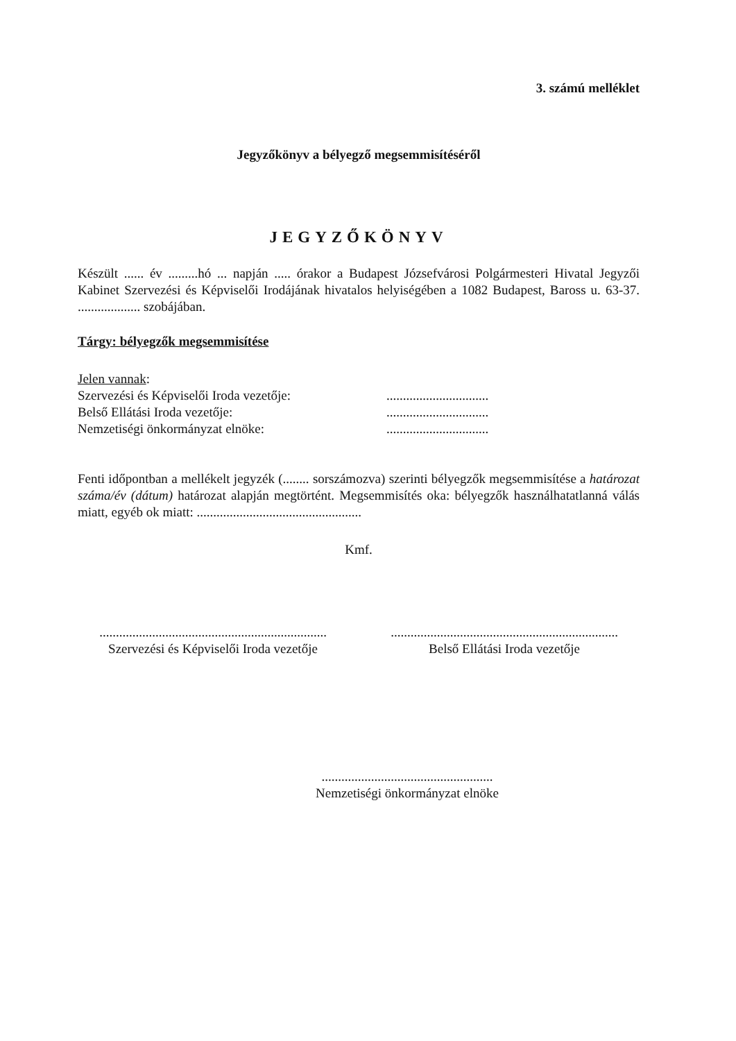3. számú melléklet
Jegyzőkönyv a bélyegző megsemmisítéséről
JEGYZŐKÖNYV
Készült ...... év .........hó ... napján ..... órakor a Budapest Józsefvárosi Polgármesteri Hivatal Jegyzői Kabinet Szervezési és Képviselői Irodájának hivatalos helyiségében a 1082 Budapest, Baross u. 63-37. ................... szobájában.
Tárgy: bélyegzők megsemmisítése
Jelen vannak:
| Szervezési és Képviselői Iroda vezetője: | ............................... |
| Belső Ellátási Iroda vezetője: | ............................... |
| Nemzetiségi önkormányzat elnöke: | ............................... |
Fenti időpontban a mellékelt jegyzék (........ sorszámozva) szerinti bélyegzők megsemmisítése a határozat száma/év (dátum) határozat alapján megtörtént. Megsemmisítés oka: bélyegzők használhatatlanná válás miatt, egyéb ok miatt: ..................................................
Kmf.
.....................................................................
Szervezési és Képviselői Iroda vezetője
.....................................................................
Belső Ellátási Iroda vezetője
....................................................
Nemzetiségi önkormányzat elnöke